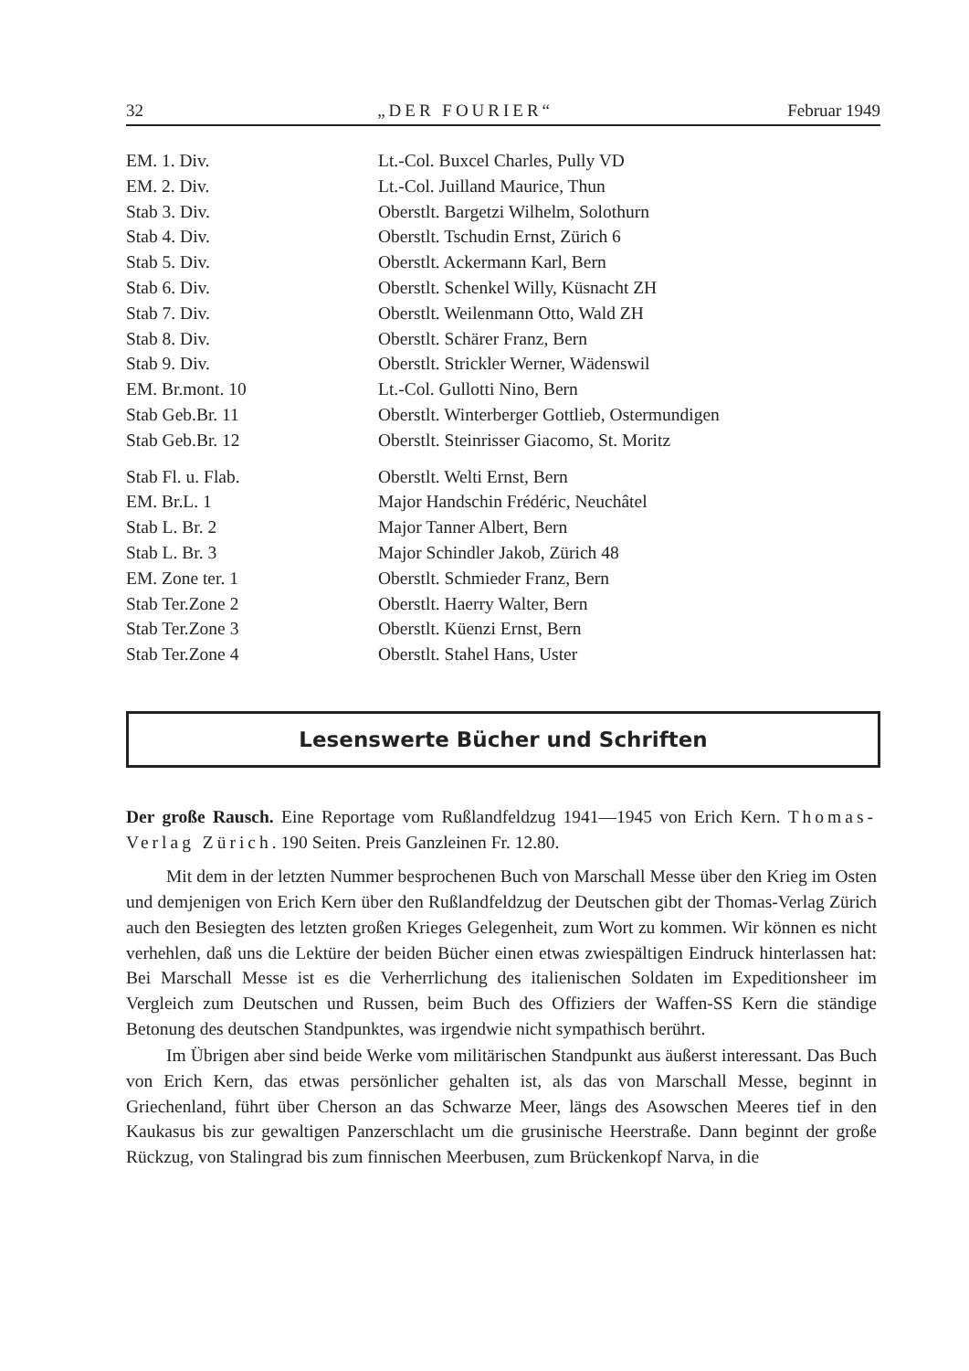32 „DER FOURIER“Februar 1949
| EM. 1. Div. | Lt.-Col. Buxcel Charles, Pully VD |
| EM. 2. Div. | Lt.-Col. Juilland Maurice, Thun |
| Stab 3. Div. | Oberstlt. Bargetzi Wilhelm, Solothurn |
| Stab 4. Div. | Oberstlt. Tschudin Ernst, Zürich 6 |
| Stab 5. Div. | Oberstlt. Ackermann Karl, Bern |
| Stab 6. Div. | Oberstlt. Schenkel Willy, Küsnacht ZH |
| Stab 7. Div. | Oberstlt. Weilenmann Otto, Wald ZH |
| Stab 8. Div. | Oberstlt. Schärer Franz, Bern |
| Stab 9. Div. | Oberstlt. Strickler Werner, Wädenswil |
| EM. Br.mont. 10 | Lt.-Col. Gullotti Nino, Bern |
| Stab Geb.Br. 11 | Oberstlt. Winterberger Gottlieb, Ostermundigen |
| Stab Geb.Br. 12 | Oberstlt. Steinrisser Giacomo, St. Moritz |
| Stab Fl. u. Flab. | Oberstlt. Welti Ernst, Bern |
| EM. Br.L. 1 | Major Handschin Frédéric, Neuchâtel |
| Stab L. Br. 2 | Major Tanner Albert, Bern |
| Stab L. Br. 3 | Major Schindler Jakob, Zürich 48 |
| EM. Zone ter. 1 | Oberstlt. Schmieder Franz, Bern |
| Stab Ter.Zone 2 | Oberstlt. Haerry Walter, Bern |
| Stab Ter.Zone 3 | Oberstlt. Küenzi Ernst, Bern |
| Stab Ter.Zone 4 | Oberstlt. Stahel Hans, Uster |
Lesenswerte Bücher und Schriften
Der große Rausch. Eine Reportage vom Rußlandfeldzug 1941—1945 von Erich Kern. Thomas-Verlag Zürich. 190 Seiten. Preis Ganzleinen Fr. 12.80.
Mit dem in der letzten Nummer besprochenen Buch von Marschall Messe über den Krieg im Osten und demjenigen von Erich Kern über den Rußlandfeldzug der Deutschen gibt der Thomas-Verlag Zürich auch den Besiegten des letzten großen Krieges Gelegenheit, zum Wort zu kommen. Wir können es nicht verhehlen, daß uns die Lektüre der beiden Bücher einen etwas zwiespältigen Eindruck hinterlassen hat: Bei Marschall Messe ist es die Verherrlichung des italienischen Soldaten im Expeditionsheer im Vergleich zum Deutschen und Russen, beim Buch des Offiziers der Waffen-SS Kern die ständige Betonung des deutschen Standpunktes, was irgendwie nicht sympathisch berührt.
Im Übrigen aber sind beide Werke vom militärischen Standpunkt aus äußerst interessant. Das Buch von Erich Kern, das etwas persönlicher gehalten ist, als das von Marschall Messe, beginnt in Griechenland, führt über Cherson an das Schwarze Meer, längs des Asowschen Meeres tief in den Kaukasus bis zur gewaltigen Panzerschlacht um die grusinische Heerstraße. Dann beginnt der große Rückzug, von Stalingrad bis zum finnischen Meerbusen, zum Brückenkopf Narva, in die